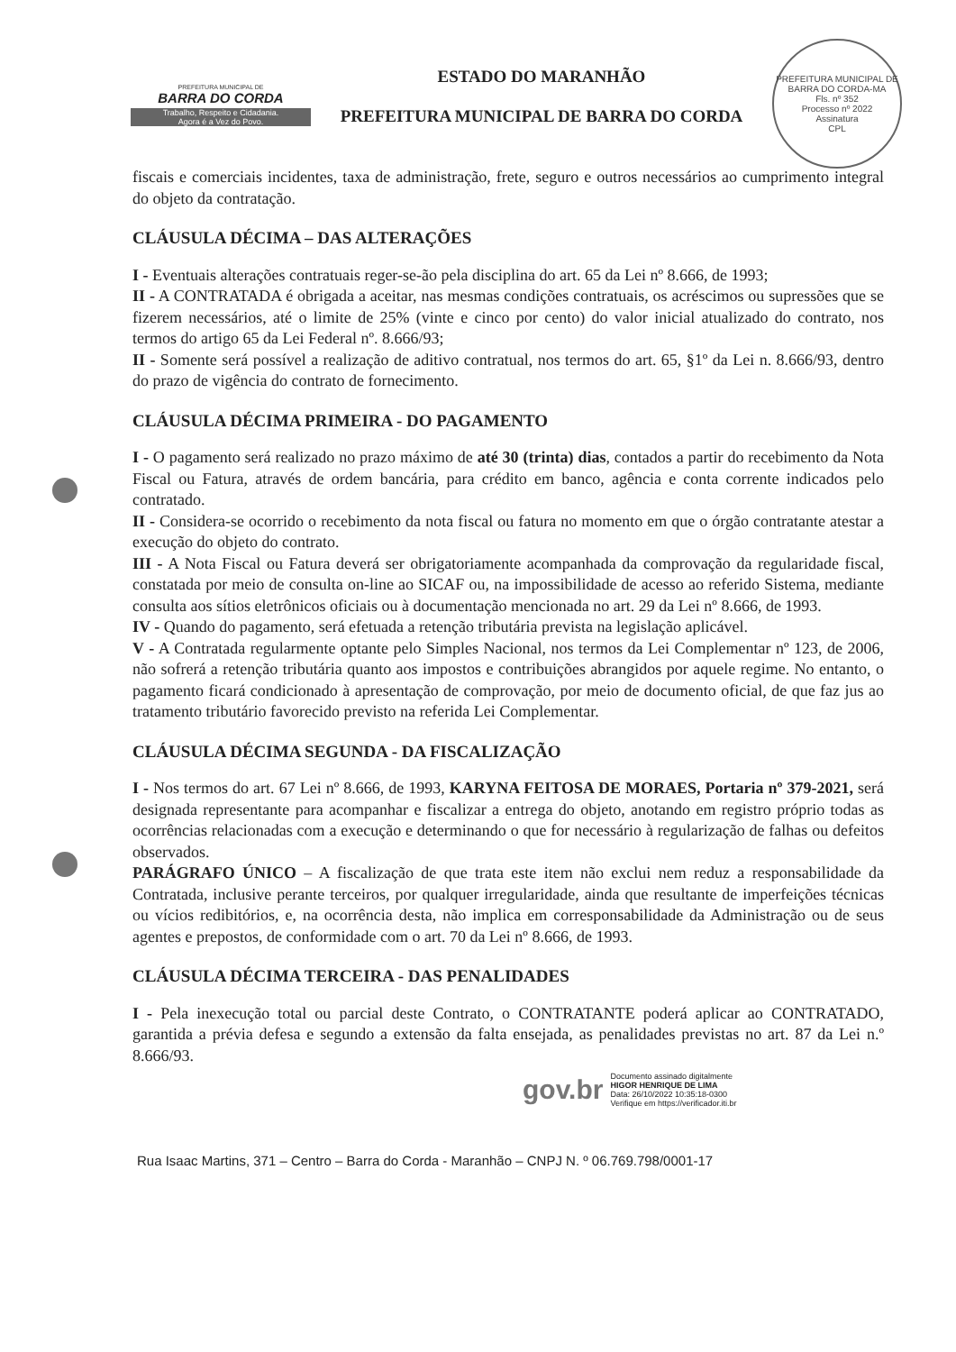PREFEITURA MUNICIPAL DE
BARRA DO CORDA
Trabalho, Respeito e Cidadania.
Agora é a Vez do Povo.
ESTADO DO MARANHÃO
PREFEITURA MUNICIPAL DE BARRA DO CORDA
PREFEITURA MUNICIPAL DE BARRA DO CORDA-MA
Fls. nº 352
Processo nº 2022
Assinatura
CPL
fiscais e comerciais incidentes, taxa de administração, frete, seguro e outros necessários ao cumprimento integral do objeto da contratação.
CLÁUSULA DÉCIMA – DAS ALTERAÇÕES
I - Eventuais alterações contratuais reger-se-ão pela disciplina do art. 65 da Lei nº 8.666, de 1993;
II - A CONTRATADA é obrigada a aceitar, nas mesmas condições contratuais, os acréscimos ou supressões que se fizerem necessários, até o limite de 25% (vinte e cinco por cento) do valor inicial atualizado do contrato, nos termos do artigo 65 da Lei Federal nº. 8.666/93;
II - Somente será possível a realização de aditivo contratual, nos termos do art. 65, §1º da Lei n. 8.666/93, dentro do prazo de vigência do contrato de fornecimento.
CLÁUSULA DÉCIMA PRIMEIRA - DO PAGAMENTO
I - O pagamento será realizado no prazo máximo de até 30 (trinta) dias, contados a partir do recebimento da Nota Fiscal ou Fatura, através de ordem bancária, para crédito em banco, agência e conta corrente indicados pelo contratado.
II - Considera-se ocorrido o recebimento da nota fiscal ou fatura no momento em que o órgão contratante atestar a execução do objeto do contrato.
III - A Nota Fiscal ou Fatura deverá ser obrigatoriamente acompanhada da comprovação da regularidade fiscal, constatada por meio de consulta on-line ao SICAF ou, na impossibilidade de acesso ao referido Sistema, mediante consulta aos sítios eletrônicos oficiais ou à documentação mencionada no art. 29 da Lei nº 8.666, de 1993.
IV - Quando do pagamento, será efetuada a retenção tributária prevista na legislação aplicável.
V - A Contratada regularmente optante pelo Simples Nacional, nos termos da Lei Complementar nº 123, de 2006, não sofrerá a retenção tributária quanto aos impostos e contribuições abrangidos por aquele regime. No entanto, o pagamento ficará condicionado à apresentação de comprovação, por meio de documento oficial, de que faz jus ao tratamento tributário favorecido previsto na referida Lei Complementar.
CLÁUSULA DÉCIMA SEGUNDA - DA FISCALIZAÇÃO
I - Nos termos do art. 67 Lei nº 8.666, de 1993, KARYNA FEITOSA DE MORAES, Portaria nº 379-2021, será designada representante para acompanhar e fiscalizar a entrega do objeto, anotando em registro próprio todas as ocorrências relacionadas com a execução e determinando o que for necessário à regularização de falhas ou defeitos observados.
PARÁGRAFO ÚNICO – A fiscalização de que trata este item não exclui nem reduz a responsabilidade da Contratada, inclusive perante terceiros, por qualquer irregularidade, ainda que resultante de imperfeições técnicas ou vícios redibitórios, e, na ocorrência desta, não implica em corresponsabilidade da Administração ou de seus agentes e prepostos, de conformidade com o art. 70 da Lei nº 8.666, de 1993.
CLÁUSULA DÉCIMA TERCEIRA - DAS PENALIDADES
I - Pela inexecução total ou parcial deste Contrato, o CONTRATANTE poderá aplicar ao CONTRATADO, garantida a prévia defesa e segundo a extensão da falta ensejada, as penalidades previstas no art. 87 da Lei n.º 8.666/93.
gov.br Documento assinado digitalmente
HIGOR HENRIQUE DE LIMA
Data: 26/10/2022 10:35:18-0300
Verifique em https://verificador.iti.br
Rua Isaac Martins, 371 – Centro – Barra do Corda - Maranhão – CNPJ N. º 06.769.798/0001-17